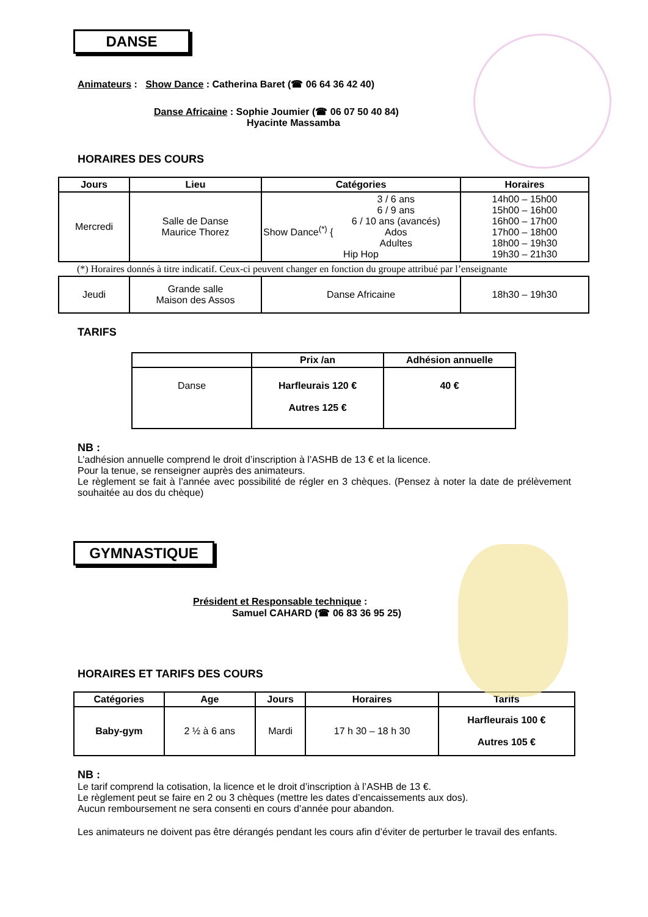DANSE
Animateurs : Show Dance : Catherina Baret (☎ 06 64 36 42 40)
Danse Africaine : Sophie Joumier (☎ 06 07 50 40 84)
Hyacinte Massamba
HORAIRES DES COURS
| Jours | Lieu | Catégories | Horaires |
| --- | --- | --- | --- |
| Mercredi | Salle de Danse Maurice Thorez | Show Dance<sup>(*)</sup> { 3 / 6 ans 6 / 9 ans 6 / 10 ans (avancés) Ados Adultes Hip Hop | 14h00 – 15h00 15h00 – 16h00 16h00 – 17h00 17h00 – 18h00 18h00 – 19h30 19h30 – 21h30 |
| (*) Horaires donnés à titre indicatif. Ceux-ci peuvent changer en fonction du groupe attribué par l’enseignante | | | |
| Jeudi | Grande salle Maison des Assos | Danse Africaine | 18h30 – 19h30 |
TARIFS
| | Prix /an | Adhésion annuelle |
| --- | --- | --- |
| Danse | Harfleurais 120 € Autres 125 € | 40 € |
NB :
L’adhésion annuelle comprend le droit d’inscription à l’ASHB de 13 € et la licence.
Pour la tenue, se renseigner auprès des animateurs.
Le règlement se fait à l’année avec possibilité de régler en 3 chèques. (Pensez à noter la date de prélèvement souhaitée au dos du chèque)
GYMNASTIQUE
Président et Responsable technique :
Samuel CAHARD (☎ 06 83 36 95 25)
HORAIRES ET TARIFS DES COURS
| Catégories | Age | Jours | Horaires | Tarifs |
| --- | --- | --- | --- | --- |
| Baby-gym | 2 ½ à 6 ans | Mardi | 17 h 30 – 18 h 30 | Harfleurais 100 € Autres 105 € |
NB :
Le tarif comprend la cotisation, la licence et le droit d’inscription à l’ASHB de 13 €.
Le règlement peut se faire en 2 ou 3 chèques (mettre les dates d’encaissements aux dos).
Aucun remboursement ne sera consenti en cours d’année pour abandon.
Les animateurs ne doivent pas être dérangés pendant les cours afin d’éviter de perturber le travail des enfants.